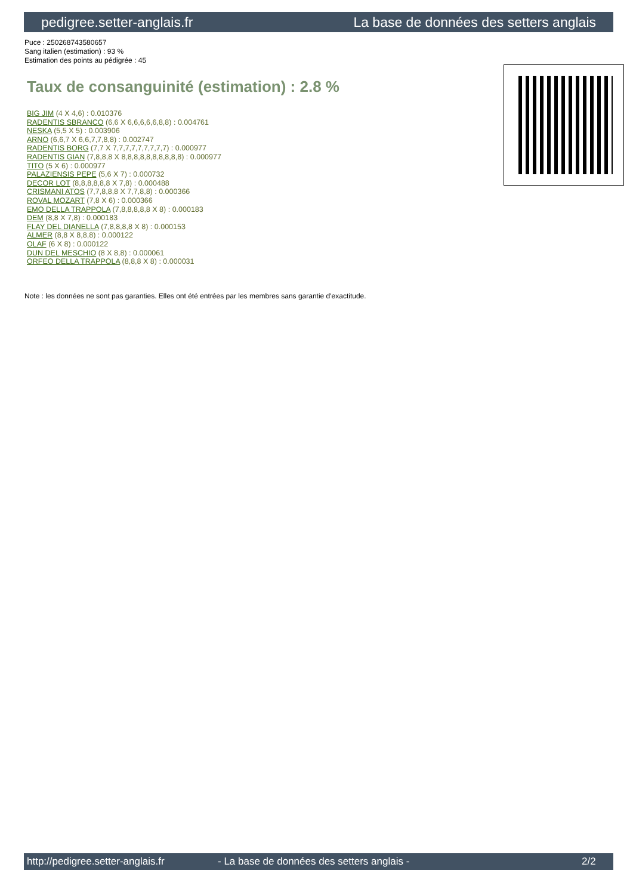pedigree.setter-anglais.fr La base de données des setters anglais
Puce : 250268743580657
Sang italien (estimation) : 93 %
Estimation des points au pédigrée : 45
Taux de consanguinité (estimation) : 2.8 %
BIG JIM (4 X 4,6) : 0.010376
RADENTIS SBRANCO (6,6 X 6,6,6,6,6,8,8) : 0.004761
NESKA (5,5 X 5) : 0.003906
ARNO (6,6,7 X 6,6,7,7,8,8) : 0.002747
RADENTIS BORG (7,7 X 7,7,7,7,7,7,7,7,7) : 0.000977
RADENTIS GIAN (7,8,8,8 X 8,8,8,8,8,8,8,8,8,8) : 0.000977
TITO (5 X 6) : 0.000977
PALAZIENSIS PEPE (5,6 X 7) : 0.000732
DECOR LOT (8,8,8,8,8,8 X 7,8) : 0.000488
CRISMANI ATOS (7,7,8,8,8 X 7,7,8,8) : 0.000366
ROVAL MOZART (7,8 X 6) : 0.000366
EMO DELLA TRAPPOLA (7,8,8,8,8,8 X 8) : 0.000183
DEM (8,8 X 7,8) : 0.000183
FLAY DEL DIANELLA (7,8,8,8,8 X 8) : 0.000153
ALMER (8,8 X 8,8,8) : 0.000122
OLAF (6 X 8) : 0.000122
DUN DEL MESCHIO (8 X 8,8) : 0.000061
ORFEO DELLA TRAPPOLA (8,8,8 X 8) : 0.000031
Note : les données ne sont pas garanties. Elles ont été entrées par les membres sans garantie d'exactitude.
http://pedigree.setter-anglais.fr - La base de données des setters anglais - 2/2